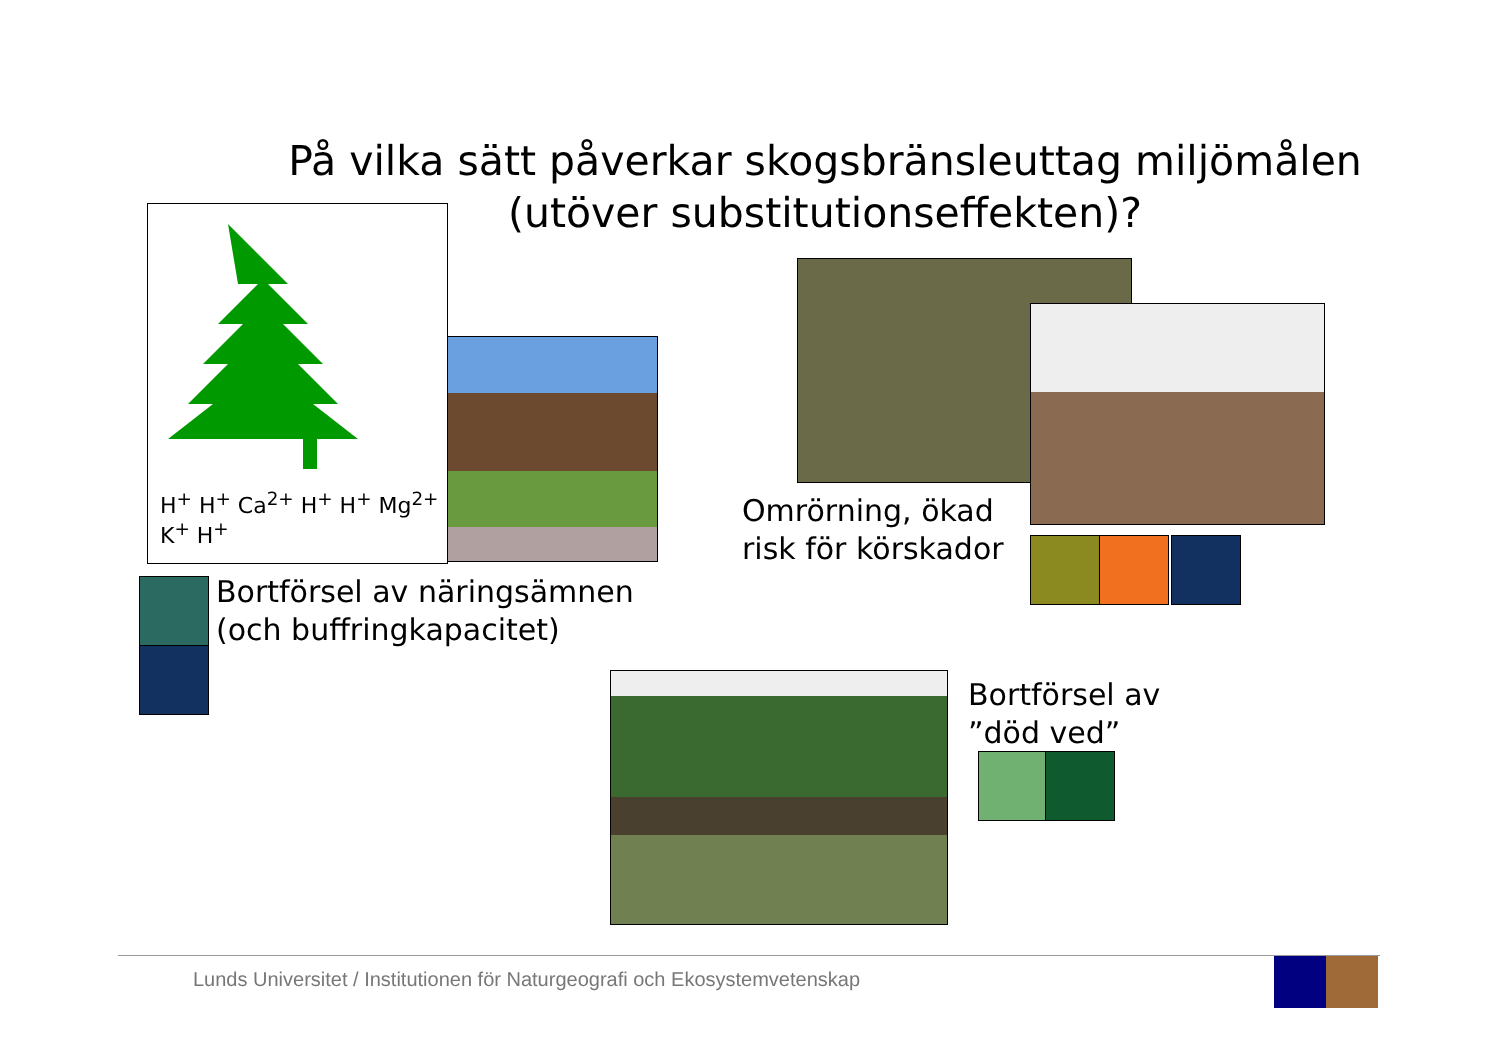På vilka sätt påverkar skogsbränsleuttag miljömålen
(utöver substitutionseffekten)?
H<sup>+</sup> H<sup>+</sup> Ca<sup>2+</sup> H<sup>+</sup> H<sup>+</sup> Mg<sup>2+</sup> K<sup>+</sup> H<sup>+</sup>
Omrörning, ökad
risk för körskador
Bortförsel av näringsämnen
(och buffringkapacitet)
Bortförsel av
”död ved”
Lunds Universitet / Institutionen för Naturgeografi och Ekosystemvetenskap